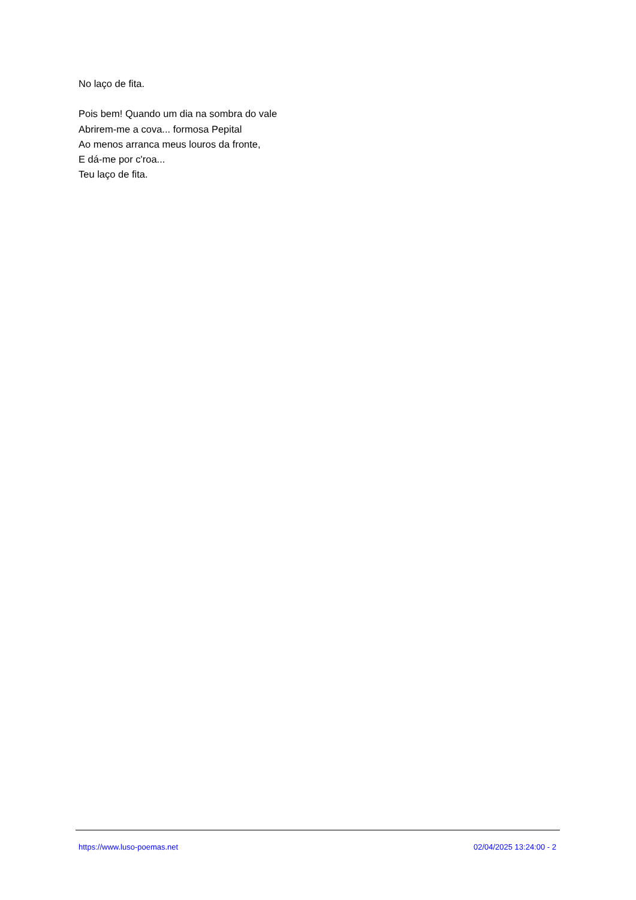No laço de fita.
Pois bem! Quando um dia na sombra do vale
Abrirem-me a cova... formosa Pepital
Ao menos arranca meus louros da fronte,
E dá-me por c'roa...
Teu laço de fita.
https://www.luso-poemas.net 02/04/2025 13:24:00 - 2